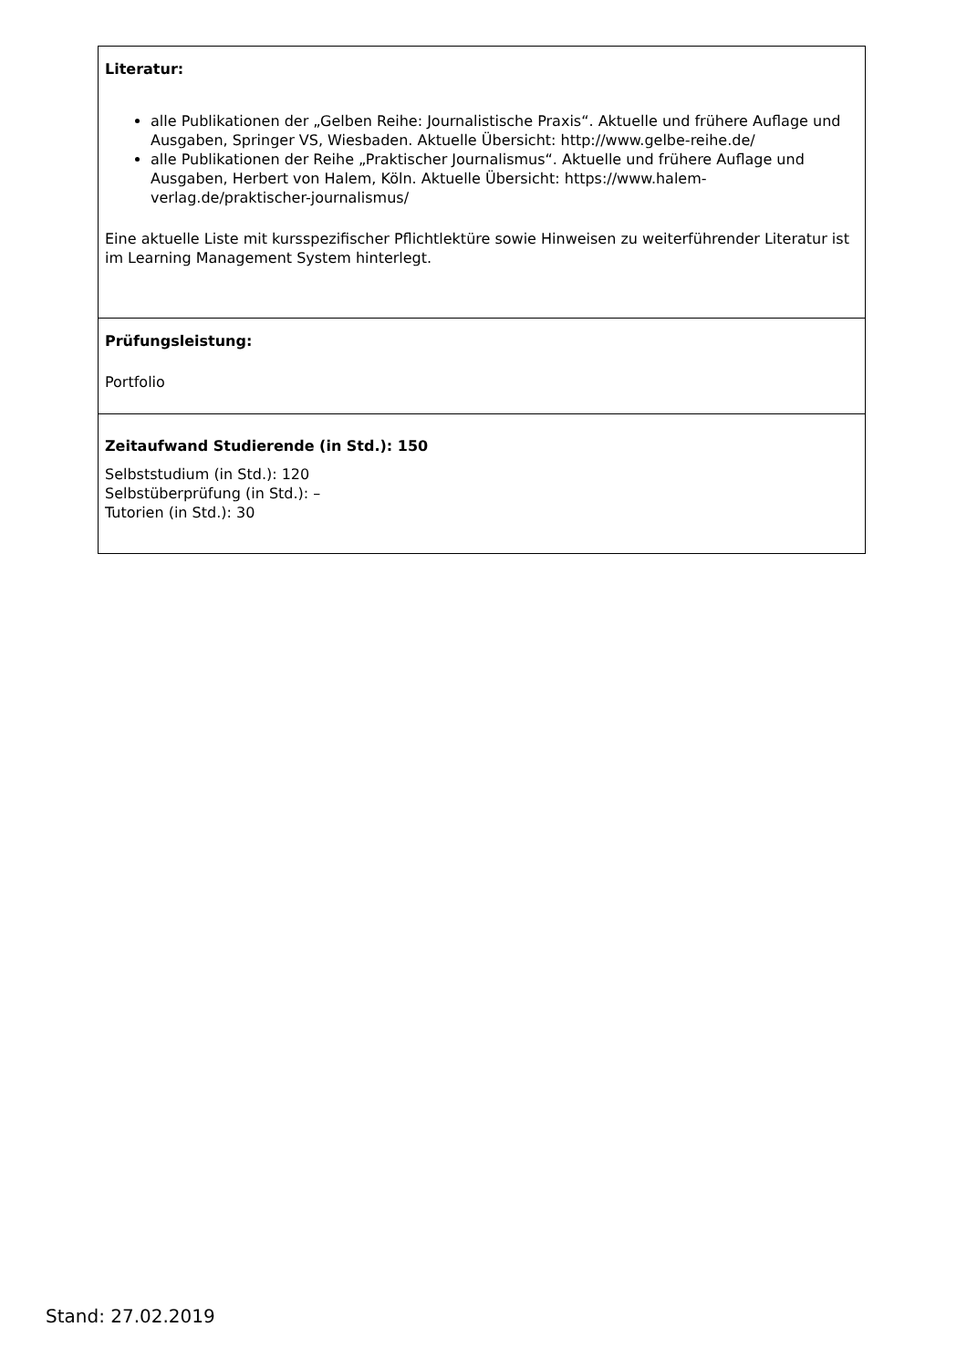| Literatur: alle Publikationen der „Gelben Reihe: Journalistische Praxis“. Aktuelle und frühere Auflage und Ausgaben, Springer VS, Wiesbaden. Aktuelle Übersicht: http://www.gelbe-reihe.de/ alle Publikationen der Reihe „Praktischer Journalismus“. Aktuelle und frühere Auflage und Ausgaben, Herbert von Halem, Köln. Aktuelle Übersicht: https://www.halem-verlag.de/praktischer-journalismus/ Eine aktuelle Liste mit kursspezifischer Pflichtlektüre sowie Hinweisen zu weiterführender Literatur ist im Learning Management System hinterlegt. |
| Prüfungsleistung: Portfolio |
| Zeitaufwand Studierende (in Std.): 150 Selbststudium (in Std.): 120 Selbstüberprüfung (in Std.): – Tutorien (in Std.): 30 |
Stand: 27.02.2019